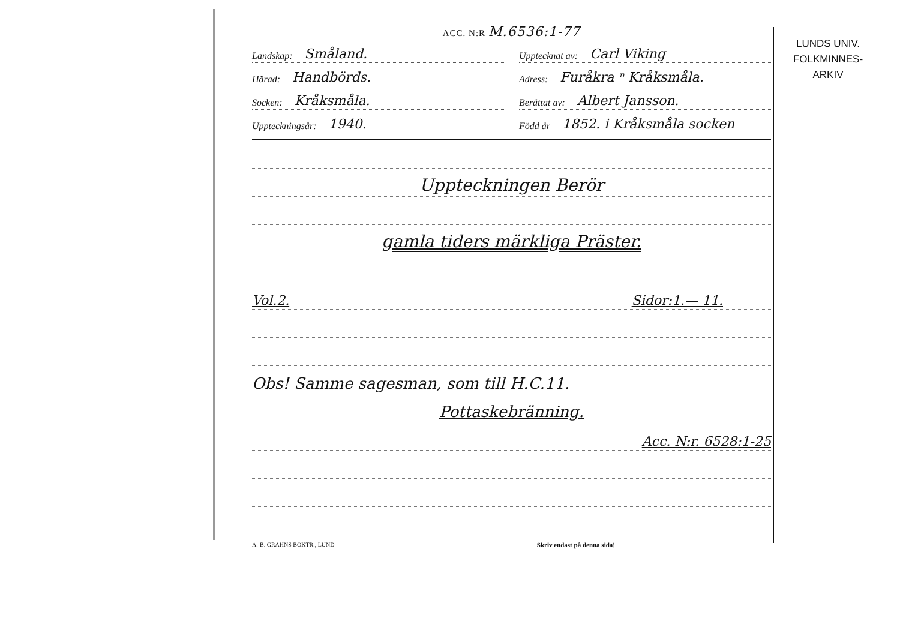ACC. N:R M.6536:1-77
Landskap: Småland.
Upptecknat av: Carl Viking
Härad: Handbörds.
Adress: Furåkra ⁿ Kråksmåla.
Socken: Kråksmåla.
Berättat av: Albert Jansson.
Uppteckningsår: 1940.
Född år 1852. i Kråksmåla socken
Uppteckningen Berör
gamla tiders märkliga Präster.
Vol.2. Sidor:1.— 11.
Obs! Samme sagesman, som till H.C.11.
Pottaskebränning.
Acc. N:r. 6528:1-25
A.-B. GRAHNS BOKTR., LUND Skriv endast på denna sida!
LUNDS UNIV.
FOLKMINNES-
ARKIV